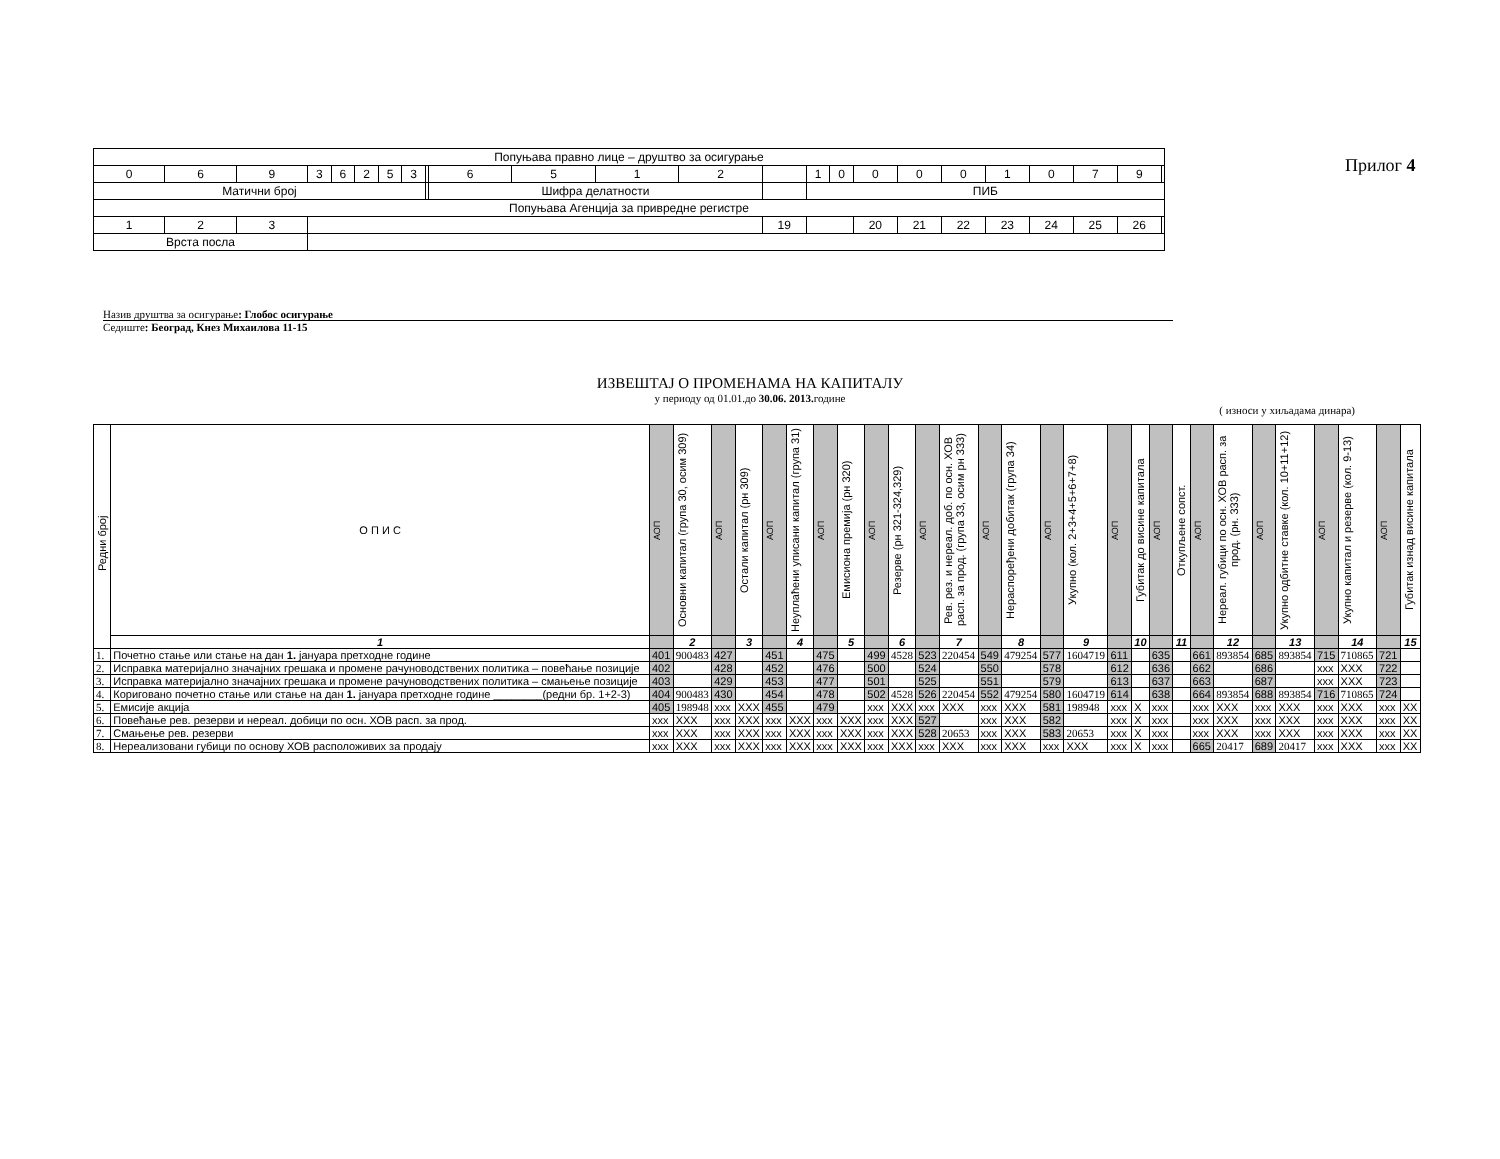| Попуњава правно лице – друштво за осигурање | | | | | | | | | | | | | | | | | | | | | | | |
| 0 | 6 | 9 | 3 | 6 | 2 | 5 | 3 | | 6 | 5 | 1 | 2 | | 1 | 0 | 0 | 0 | 0 | 1 | 0 | 7 | 9 | |
| Матични број | | | | | | | | | Шифра делатности | | | | | ПИБ | | | | | | | | | |
| Попуњава Агенција за привредне регистре | | | | | | | | | | | | | | | | | | | | | | | |
| 1 | 2 | 3 | | | | | | | | | | | 19 | | | 20 | 21 | 22 | 23 | 24 | 25 | 26 | |
| Врста посла | | | | | | | | | | | | | | | | | | | | | | | |
Прилог 4
Назив друштва за осигурање: Глобос осигурање
Седиште: Београд, Кнез Михаилова 11-15
ИЗВЕШТАЈ О ПРОМЕНАМА НА КАПИТАЛУ
у периоду од 01.01.до 30.06. 2013. године
( износи у хиљадама динара)
| Редни број | О П И С | АОП | Основни капитал (група 30, осим 309) | АОП | Остали капитал (рн 309) | АОП | Неуплаћени уписани капитал (група 31) | АОП | Емисиона премија (рн 320) | АОП | Резерве (рн 321-324,329) | АОП | Рев. рез. и нереал. доб. по осн. ХОВ расп. за прод. (група 33, осим рн 333) | АОП | Нераспоређени добитак (група 34) | АОП | Укупно (кол. 2+3+4+5+6+7+8) | АОП | Губитак до висине капитала | АОП | Откупљене сопст. | АОП | Нереал. губици по осн. ХОВ расп. за прод. (рн. 333) | АОП | Укупно одбитне ставке (кол. 10+11+12) | АОП | Укупно капитал и резерве (кол. 9-13) | АОП | Губитак изнад висине капитала |
| --- | --- | --- | --- | --- | --- | --- | --- | --- | --- | --- | --- | --- | --- | --- | --- | --- | --- | --- | --- | --- | --- | --- | --- | --- | --- | --- | --- | --- | --- |
| | 1 | | 2 | | 3 | | 4 | | 5 | | 6 | | 7 | | 8 | | 9 | | 10 | | 11 | | 12 | | 13 | | 14 | | 15 |
| 1. | Почетно стање или стање на дан 1. јануара претходне године | 401 | 900483 | 427 | | 451 | | 475 | | 499 | 4528 | 523 | 220454 | 549 | 479254 | 577 | 1604719 | 611 | | 635 | | 661 | 893854 | 685 | 893854 | 715 | 710865 | 721 | |
| 2. | Исправка материјално значајних грешака и промене рачуноводствених политика – повећање позиције | 402 | | 428 | | 452 | | 476 | | 500 | | 524 | | 550 | | 578 | | 612 | | 636 | | 662 | | 686 | | xxx | XXX | 722 | |
| 3. | Исправка материјално значајних грешака и промене рачуноводствених политика – смањење позиције | 403 | | 429 | | 453 | | 477 | | 501 | | 525 | | 551 | | 579 | | 613 | | 637 | | 663 | | 687 | | xxx | XXX | 723 | |
| 4. | Кориговано почетно стање или стање на дан 1. јануара претходне године ________(редни бр. 1+2-3) | 404 | 900483 | 430 | | 454 | | 478 | | 502 | 4528 | 526 | 220454 | 552 | 479254 | 580 | 1604719 | 614 | | 638 | | 664 | 893854 | 688 | 893854 | 716 | 710865 | 724 | |
| 5. | Емисије акција | 405 | 198948 | xxx | XXX | 455 | | 479 | | xxx | XXX | xxx | XXX | xxx | XXX | 581 | 198948 | xxx | X | xxx | | xxx | XXX | xxx | XXX | xxx | XXX | xxx | XX |
| 6. | Повећање рев. резерви и нереал. добици по осн. ХОВ расп. за прод. | xxx | XXX | xxx | XXX | xxx | XXX | xxx | XXX | xxx | XXX | 527 | | xxx | XXX | 582 | | xxx | X | xxx | | xxx | XXX | xxx | XXX | xxx | XXX | xxx | XX |
| 7. | Смањење рев. резерви | xxx | XXX | xxx | XXX | xxx | XXX | xxx | XXX | xxx | XXX | 528 | 20653 | xxx | XXX | 583 | 20653 | xxx | X | xxx | | xxx | XXX | xxx | XXX | xxx | XXX | xxx | XX |
| 8. | Нереализовани губици по основу ХОВ расположивих за продају | xxx | XXX | xxx | XXX | xxx | XXX | xxx | XXX | xxx | XXX | xxx | XXX | xxx | XXX | xxx | XXX | xxx | X | xxx | | 665 | 20417 | 689 | 20417 | xxx | XXX | xxx | XX |